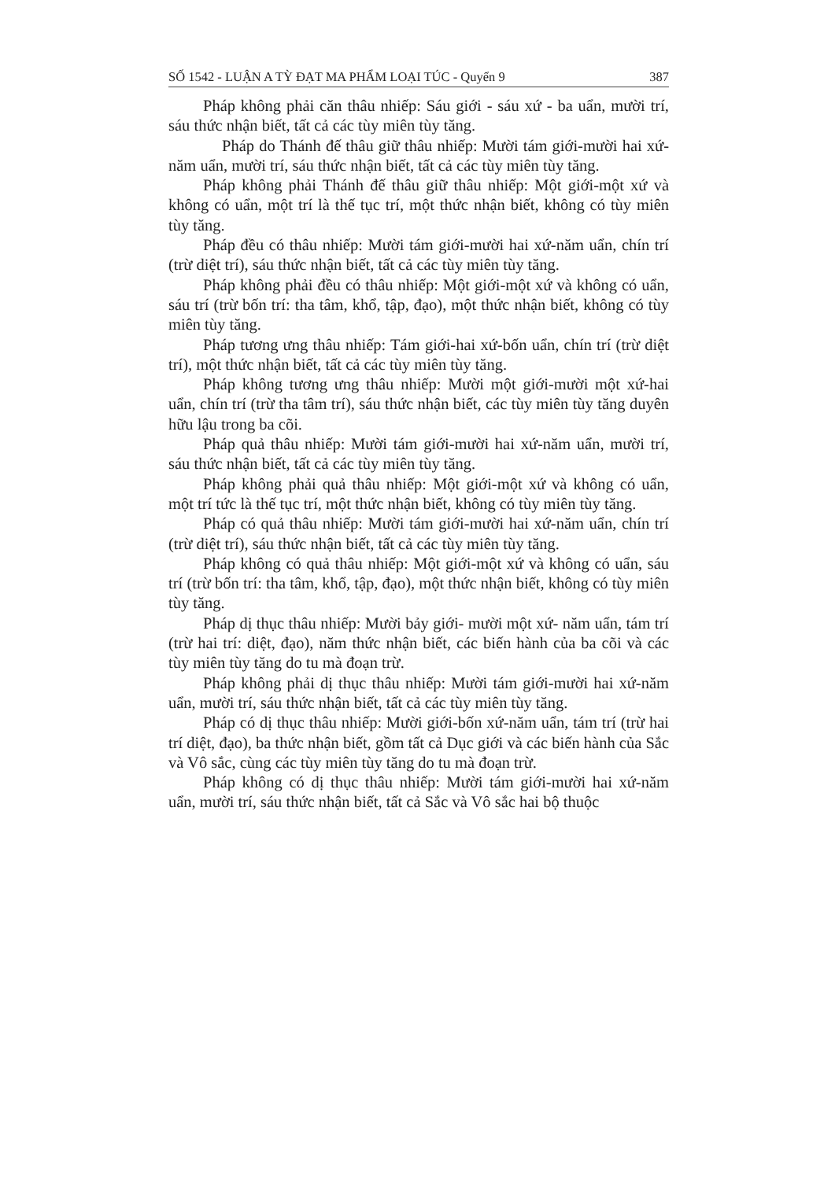SỐ 1542 - LUẬN A TỲ ĐẠT MA PHẨM LOẠI TÚC - Quyển 9 387
Pháp không phải căn thâu nhiếp: Sáu giới - sáu xứ - ba uẩn, mười trí, sáu thức nhận biết, tất cả các tùy miên tùy tăng.
Pháp do Thánh đế thâu giữ thâu nhiếp: Mười tám giới-mười hai xứ-năm uẩn, mười trí, sáu thức nhận biết, tất cả các tùy miên tùy tăng.
Pháp không phải Thánh đế thâu giữ thâu nhiếp: Một giới-một xứ và không có uẩn, một trí là thế tục trí, một thức nhận biết, không có tùy miên tùy tăng.
Pháp đều có thâu nhiếp: Mười tám giới-mười hai xứ-năm uẩn, chín trí (trừ diệt trí), sáu thức nhận biết, tất cả các tùy miên tùy tăng.
Pháp không phải đều có thâu nhiếp: Một giới-một xứ và không có uẩn, sáu trí (trừ bốn trí: tha tâm, khổ, tập, đạo), một thức nhận biết, không có tùy miên tùy tăng.
Pháp tương ưng thâu nhiếp: Tám giới-hai xứ-bốn uẩn, chín trí (trừ diệt trí), một thức nhận biết, tất cả các tùy miên tùy tăng.
Pháp không tương ưng thâu nhiếp: Mười một giới-mười một xứ-hai uẩn, chín trí (trừ tha tâm trí), sáu thức nhận biết, các tùy miên tùy tăng duyên hữu lậu trong ba cõi.
Pháp quả thâu nhiếp: Mười tám giới-mười hai xứ-năm uẩn, mười trí, sáu thức nhận biết, tất cả các tùy miên tùy tăng.
Pháp không phải quả thâu nhiếp: Một giới-một xứ và không có uẩn, một trí tức là thế tục trí, một thức nhận biết, không có tùy miên tùy tăng.
Pháp có quả thâu nhiếp: Mười tám giới-mười hai xứ-năm uẩn, chín trí (trừ diệt trí), sáu thức nhận biết, tất cả các tùy miên tùy tăng.
Pháp không có quả thâu nhiếp: Một giới-một xứ và không có uẩn, sáu trí (trừ bốn trí: tha tâm, khổ, tập, đạo), một thức nhận biết, không có tùy miên tùy tăng.
Pháp dị thục thâu nhiếp: Mười bảy giới- mười một xứ- năm uẩn, tám trí (trừ hai trí: diệt, đạo), năm thức nhận biết, các biến hành của ba cõi và các tùy miên tùy tăng do tu mà đoạn trừ.
Pháp không phải dị thục thâu nhiếp: Mười tám giới-mười hai xứ-năm uẩn, mười trí, sáu thức nhận biết, tất cả các tùy miên tùy tăng.
Pháp có dị thục thâu nhiếp: Mười giới-bốn xứ-năm uẩn, tám trí (trừ hai trí diệt, đạo), ba thức nhận biết, gồm tất cả Dục giới và các biến hành của Sắc và Vô sắc, cùng các tùy miên tùy tăng do tu mà đoạn trừ.
Pháp không có dị thục thâu nhiếp: Mười tám giới-mười hai xứ-năm uẩn, mười trí, sáu thức nhận biết, tất cả Sắc và Vô sắc hai bộ thuộc